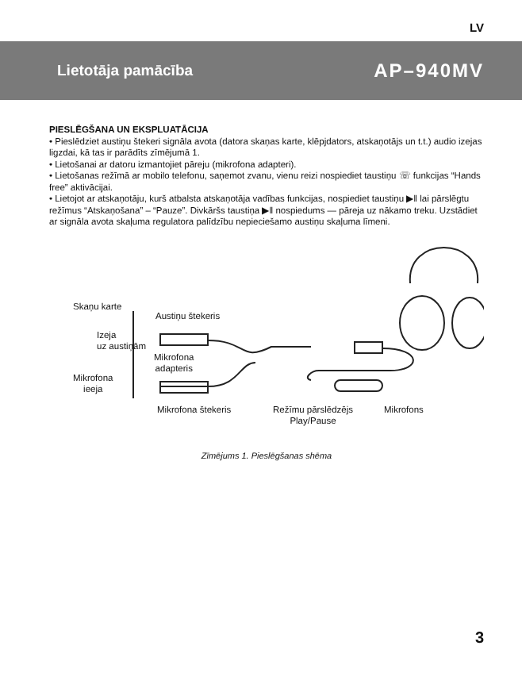LV
Lietotāja pamācība
AP–940MV
PIESLĒGŠANA UN EKSPLUATĀCIJA
• Pieslēdziet austiņu štekeri signāla avota (datora skaņas karte, klēpjdators, atskaņotājs un t.t.) audio izejas ligzdai, kā tas ir parādīts zīmējumā 1.
• Lietošanai ar datoru izmantojiet pāreju (mikrofona adapteri).
• Lietošanas režīmā ar mobilo telefonu, saņemot zvanu, vienu reizi nospiediet taustiņu ☏ funkcijas “Hands free” aktivācijai.
• Lietojot ar atskaņotāju, kurš atbalsta atskaņotāja vadības funkcijas, nospiediet taustiņu ▶ǁ lai pārslēgtu režīmus “Atskaņošana” – “Pauze”. Divkāršs taustiņa ▶ǁ nospiedums — pāreja uz nākamo treku. Uzstādiet ar signāla avota skaļuma regulatora palīdzību nepieciešamo austiņu skaļuma līmeni.
Skaņu karte
Austiņu štekeris
Izeja
uz austiņām
Mikrofona
adapteris
Mikrofona
ieeja
Mikrofona štekeris Režīmu pārslēdzējs
Play/Pause
Mikrofons
Zīmējums 1. Pieslēgšanas shēma
3